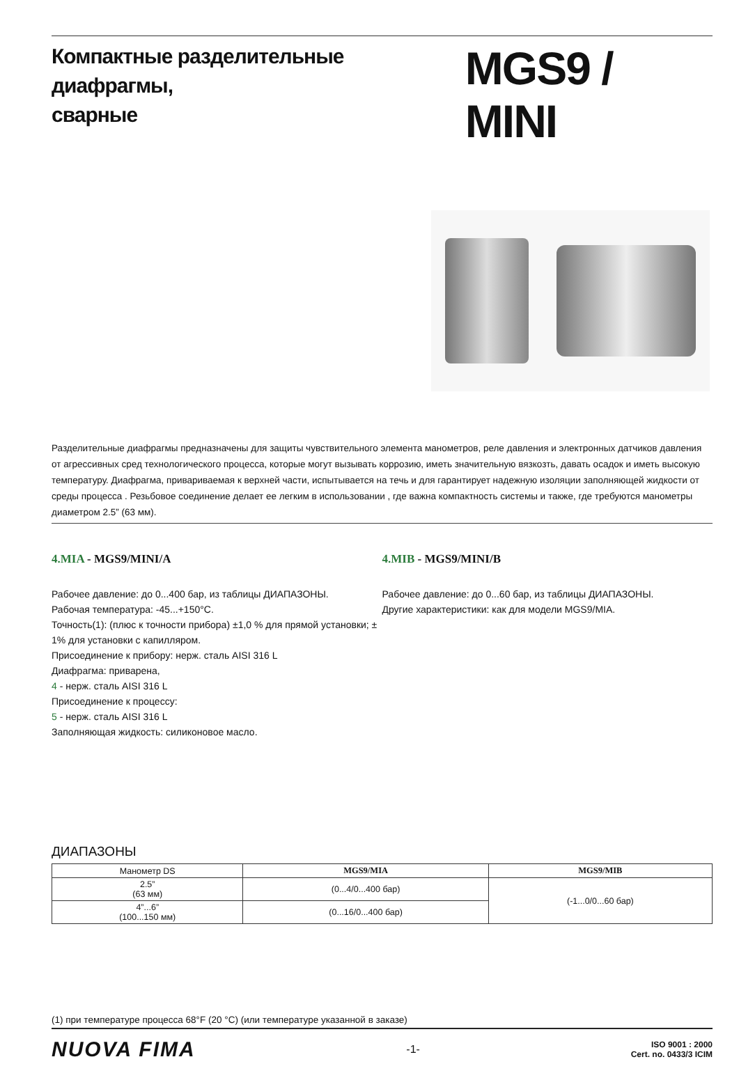Компактные разделительные диафрагмы,
сварные
MGS9 / MINI
Разделительные диафрагмы предназначены для защиты чувствительного элемента манометров, реле давления и электронных датчиков давления от агрессивных сред технологического процесса, которые могут вызывать коррозию, иметь значительную вязкозть, давать осадок и иметь высокую температуру. Диафрагма, привариваемая к верхней части, испытывается на течь и для гарантирует надежную изоляции заполняющей жидкости от среды процесса . Резьбовое соединение делает ее легким в использовании , где важна компактность системы и также, где требуются манометры диаметром 2.5” (63 мм).
4.MIA - MGS9/MINI/A
Рабочее давление: до 0...400 бар, из таблицы ДИАПАЗОНЫ.
Рабочая температура: -45...+150°C.
Точность(1): (плюс к точности прибора) ±1,0 % для прямой установки; ± 1% для установки с капилляром.
Присоединение к прибору: нерж. сталь AISI 316 L
Диафрагма: приварена,
4 - нерж. сталь AISI 316 L
Присоединение к процессу:
5 - нерж. сталь AISI 316 L
Заполняющая жидкость: силиконовое масло.
4.MIB - MGS9/MINI/B
Рабочее давление: до 0...60 бар, из таблицы ДИАПАЗОНЫ.
Другие характеристики: как для модели MGS9/MIA.
ДИАПАЗОНЫ
| Манометр DS | MGS9/MIA | MGS9/MIB |
| 2.5” (63 мм) | (0...4/0...400 бар) | (-1...0/0...60 бар) |
| 4”...6” (100...150 мм) | (0...16/0...400 бар) | |
(1) при температуре процесса 68°F (20 °C) (или температуре указанной в заказе)
NUOVA FIMA
-1-
ISO 9001 : 2000
Cert. no. 0433/3 ICIM